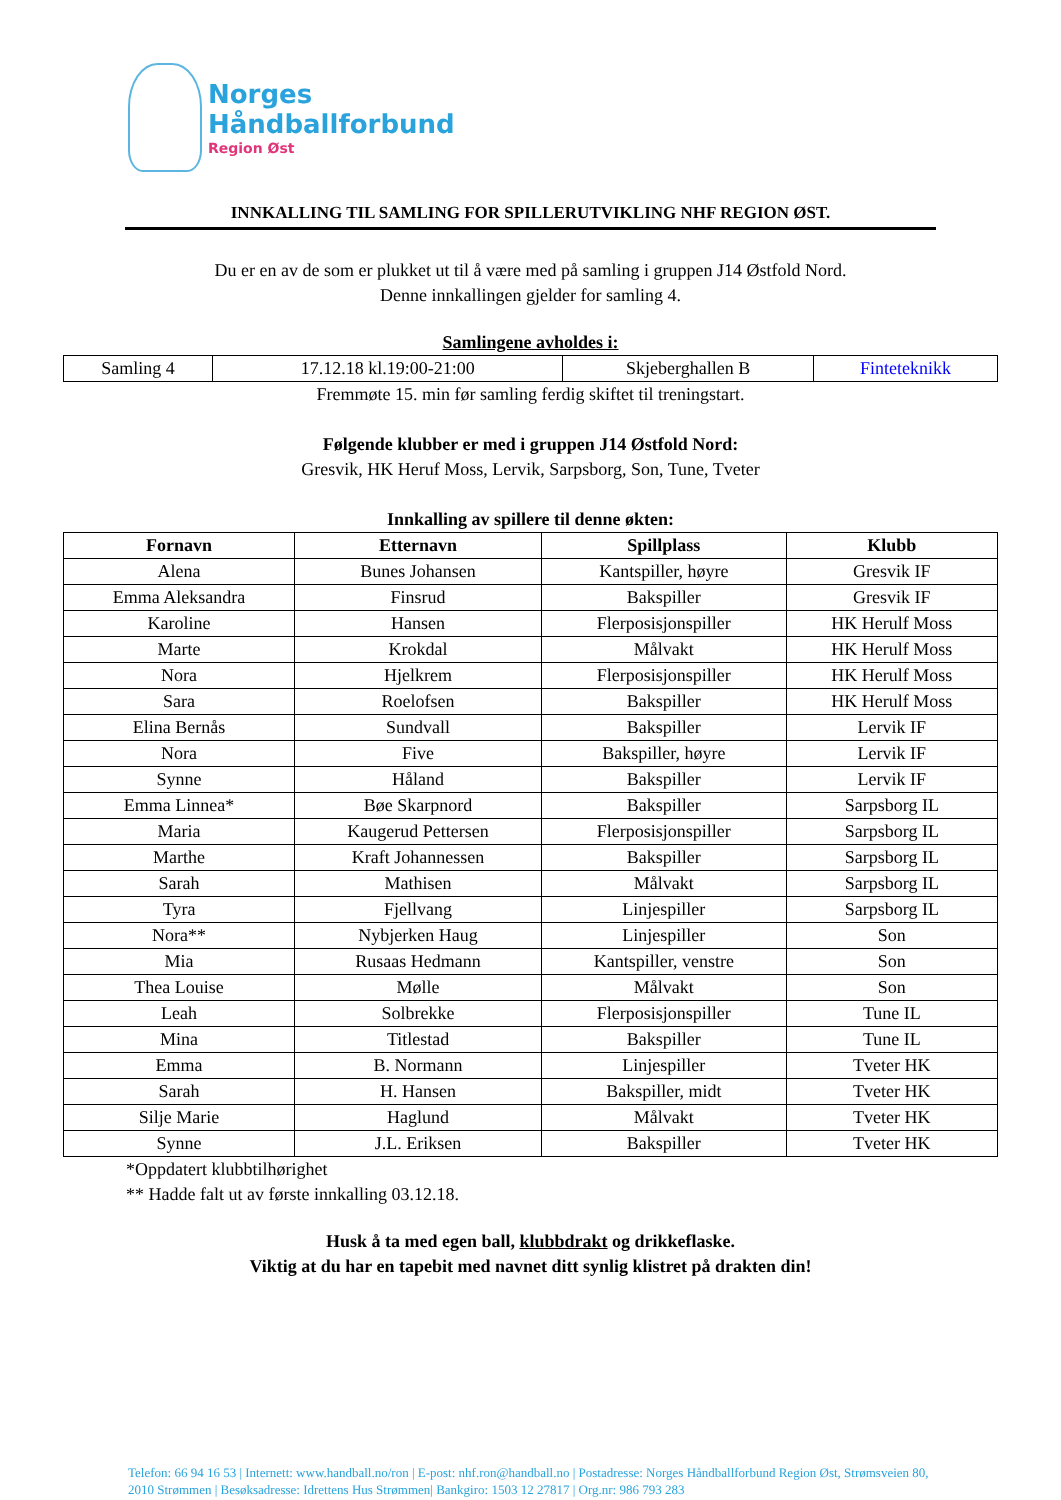Norges
Håndballforbund
Region Øst
INNKALLING TIL SAMLING FOR SPILLERUTVIKLING NHF REGION ØST.
Du er en av de som er plukket ut til å være med på samling i gruppen J14 Østfold Nord.
Denne innkallingen gjelder for samling 4.
Samlingene avholdes i:
| Samling 4 | 17.12.18 kl.19:00-21:00 | Skjeberghallen B | Finteteknikk |
Fremmøte 15. min før samling ferdig skiftet til treningstart.
Følgende klubber er med i gruppen J14 Østfold Nord:
Gresvik, HK Heruf Moss, Lervik, Sarpsborg, Son, Tune, Tveter
Innkalling av spillere til denne økten:
| Fornavn | Etternavn | Spillplass | Klubb |
| --- | --- | --- | --- |
| Alena | Bunes Johansen | Kantspiller, høyre | Gresvik IF |
| Emma Aleksandra | Finsrud | Bakspiller | Gresvik IF |
| Karoline | Hansen | Flerposisjonspiller | HK Herulf Moss |
| Marte | Krokdal | Målvakt | HK Herulf Moss |
| Nora | Hjelkrem | Flerposisjonspiller | HK Herulf Moss |
| Sara | Roelofsen | Bakspiller | HK Herulf Moss |
| Elina Bernås | Sundvall | Bakspiller | Lervik IF |
| Nora | Five | Bakspiller, høyre | Lervik IF |
| Synne | Håland | Bakspiller | Lervik IF |
| Emma Linnea* | Bøe Skarpnord | Bakspiller | Sarpsborg IL |
| Maria | Kaugerud Pettersen | Flerposisjonspiller | Sarpsborg IL |
| Marthe | Kraft Johannessen | Bakspiller | Sarpsborg IL |
| Sarah | Mathisen | Målvakt | Sarpsborg IL |
| Tyra | Fjellvang | Linjespiller | Sarpsborg IL |
| Nora** | Nybjerken Haug | Linjespiller | Son |
| Mia | Rusaas Hedmann | Kantspiller, venstre | Son |
| Thea Louise | Mølle | Målvakt | Son |
| Leah | Solbrekke | Flerposisjonspiller | Tune IL |
| Mina | Titlestad | Bakspiller | Tune IL |
| Emma | B. Normann | Linjespiller | Tveter HK |
| Sarah | H. Hansen | Bakspiller, midt | Tveter HK |
| Silje Marie | Haglund | Målvakt | Tveter HK |
| Synne | J.L. Eriksen | Bakspiller | Tveter HK |
*Oppdatert klubbtilhørighet
** Hadde falt ut av første innkalling 03.12.18.
Husk å ta med egen ball, klubbdrakt og drikkeflaske.
Viktig at du har en tapebit med navnet ditt synlig klistret på drakten din!
Telefon: 66 94 16 53 | Internett: www.handball.no/ron | E-post: nhf.ron@handball.no | Postadresse: Norges Håndballforbund Region Øst, Strømsveien 80, 2010 Strømmen | Besøksadresse: Idrettens Hus Strømmen| Bankgiro: 1503 12 27817 | Org.nr: 986 793 283